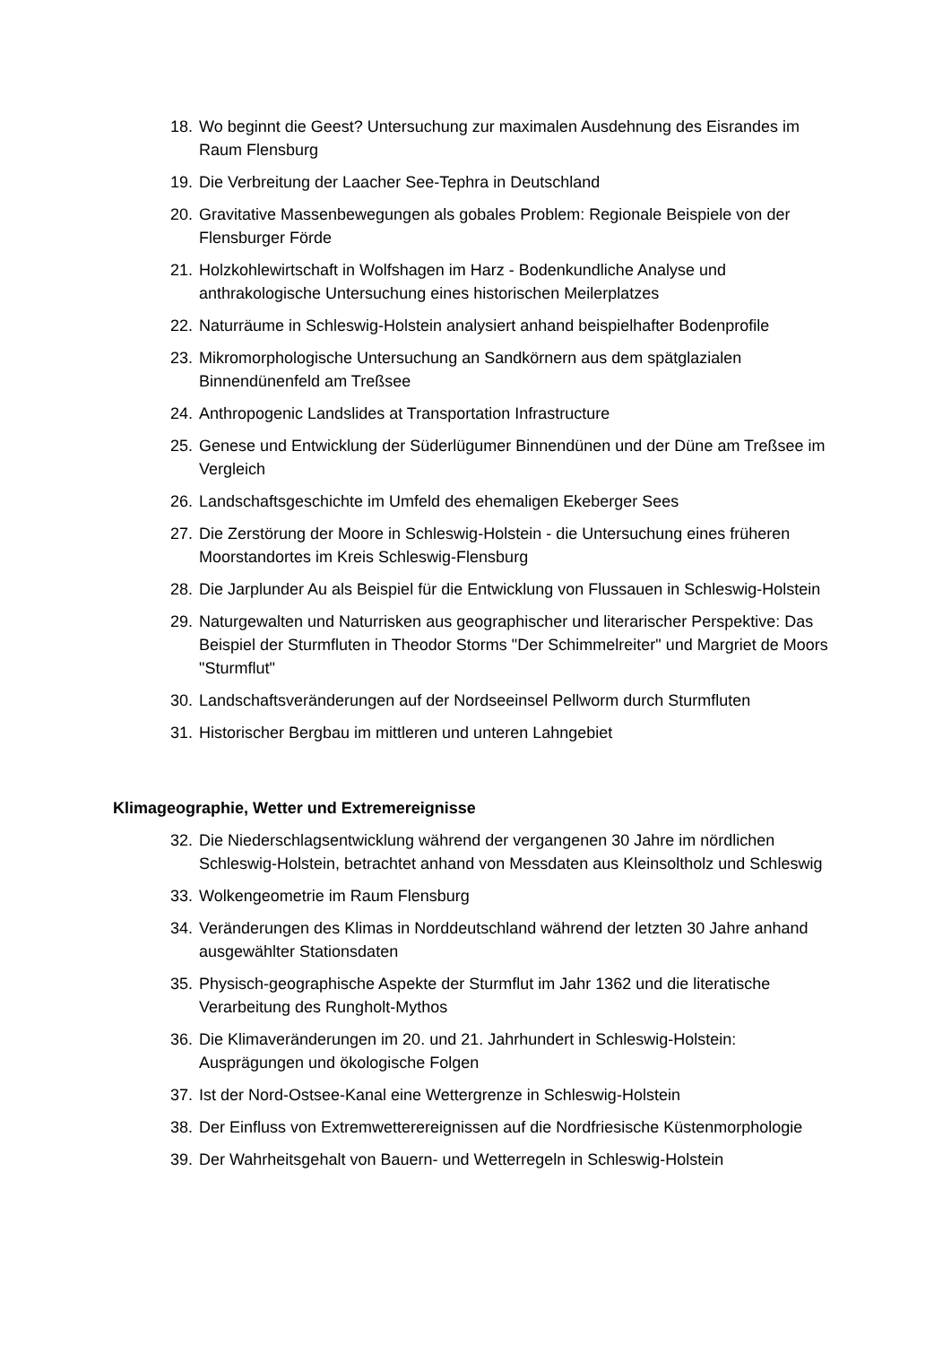18. Wo beginnt die Geest? Untersuchung zur maximalen Ausdehnung des Eisrandes im Raum Flensburg
19. Die Verbreitung der Laacher See-Tephra in Deutschland
20. Gravitative Massenbewegungen als gobales Problem: Regionale Beispiele von der Flensburger Förde
21. Holzkohlewirtschaft in Wolfshagen im Harz - Bodenkundliche Analyse und anthrakologische Untersuchung eines historischen Meilerplatzes
22. Naturräume in Schleswig-Holstein analysiert anhand beispielhafter Bodenprofile
23. Mikromorphologische Untersuchung an Sandkörnern aus dem spätglazialen Binnendünenfeld am Treßsee
24. Anthropogenic Landslides at Transportation Infrastructure
25. Genese und Entwicklung der Süderlügumer Binnendünen und der Düne am Treßsee im Vergleich
26. Landschaftsgeschichte im Umfeld des ehemaligen Ekeberger Sees
27. Die Zerstörung der Moore in Schleswig-Holstein - die Untersuchung eines früheren Moorstandortes im Kreis Schleswig-Flensburg
28. Die Jarplunder Au als Beispiel für die Entwicklung von Flussauen in Schleswig-Holstein
29. Naturgewalten und Naturrisken aus geographischer und literarischer Perspektive: Das Beispiel der Sturmfluten in Theodor Storms "Der Schimmelreiter" und Margriet de Moors "Sturmflut"
30. Landschaftsveränderungen auf der Nordseeinsel Pellworm durch Sturmfluten
31. Historischer Bergbau im mittleren und unteren Lahngebiet
Klimageographie, Wetter und Extremereignisse
32. Die Niederschlagsentwicklung während der vergangenen 30 Jahre im nördlichen Schleswig-Holstein, betrachtet anhand von Messdaten aus Kleinsoltholz und Schleswig
33. Wolkengeometrie im Raum Flensburg
34. Veränderungen des Klimas in Norddeutschland während der letzten 30 Jahre anhand ausgewählter Stationsdaten
35. Physisch-geographische Aspekte der Sturmflut im Jahr 1362 und die literatische Verarbeitung des Rungholt-Mythos
36. Die Klimaveränderungen im 20. und 21. Jahrhundert in Schleswig-Holstein: Ausprägungen und ökologische Folgen
37. Ist der Nord-Ostsee-Kanal eine Wettergrenze in Schleswig-Holstein
38. Der Einfluss von Extremwetterereignissen auf die Nordfriesische Küstenmorphologie
39. Der Wahrheitsgehalt von Bauern- und Wetterregeln in Schleswig-Holstein